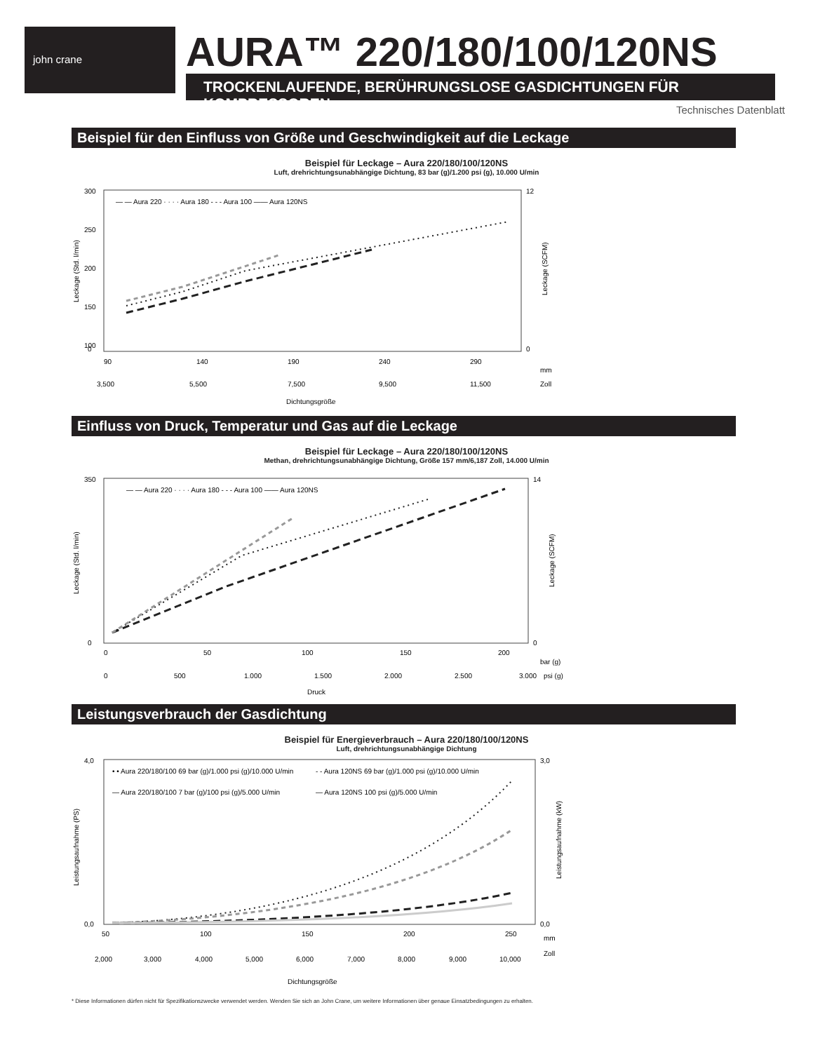john crane AURA™ 220/180/100/120NS
TROCKENLAUFENDE, BERÜHRUNGSLOSE GASDICHTUNGEN FÜR KOMPRESSOREN
Technisches Datenblatt
Beispiel für den Einfluss von Größe und Geschwindigkeit auf die Leckage
Beispiel für Leckage – Aura 220/180/100/120NS
Luft, drehrichtungsunabhängige Dichtung, 83 bar (g)/1.200 psi (g), 10.000 U/min
— — Aura 220 · · · · Aura 180 - - - Aura 100 —— Aura 120NS
300
250
200
150
100
0
12
0
90
140
190
240
290
mm
3,500
5,500
7,500
9,500
11,500
Zoll
Dichtungsgröße
Leckage (Std. l/min)
Leckage (SCFM)
Einfluss von Druck, Temperatur und Gas auf die Leckage
Beispiel für Leckage – Aura 220/180/100/120NS
Methan, drehrichtungsunabhängige Dichtung, Größe 157 mm/6,187 Zoll, 14.000 U/min
— — Aura 220 · · · · Aura 180 - - - Aura 100 —— Aura 120NS
350
0
14
0
0
50
100
150
200
bar (g)
0
500
1.000
1.500
2.000
2.500
3.000
psi (g)
Druck
Leckage (Std. l/min)
Leckage (SCFM)
Leistungsverbrauch der Gasdichtung
Beispiel für Energieverbrauch – Aura 220/180/100/120NS
Luft, drehrichtungsunabhängige Dichtung
• • Aura 220/180/100 69 bar (g)/1.000 psi (g)/10.000 U/min
- - Aura 120NS 69 bar (g)/1.000 psi (g)/10.000 U/min
— Aura 220/180/100 7 bar (g)/100 psi (g)/5.000 U/min
— Aura 120NS 100 psi (g)/5.000 U/min
4,0
0,0
3,0
0,0
50
100
150
200
250
mm
2,000
3,000
4,000
5,000
6,000
7,000
8,000
9,000
10,000
Zoll
Dichtungsgröße
Leistungsaufnahme (PS)
Leistungsaufnahme (kW)
* Diese Informationen dürfen nicht für Spezifikationszwecke verwendet werden. Wenden Sie sich an John Crane, um weitere Informationen über genaue Einsatzbedingungen zu erhalten.